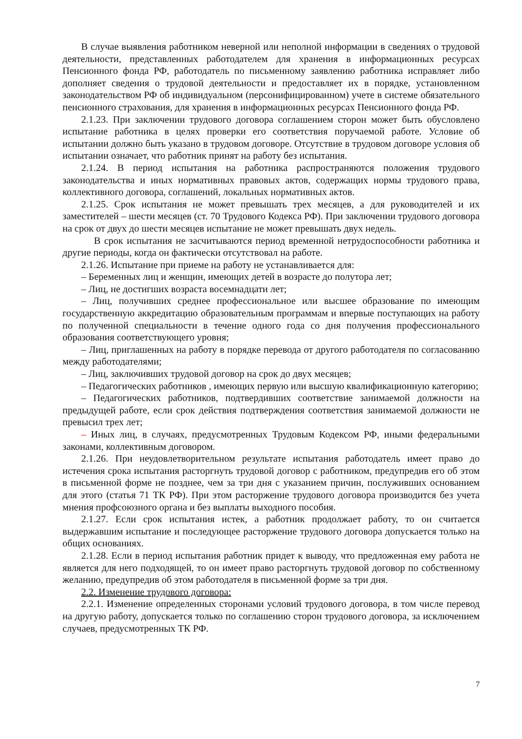В случае выявления работником неверной или неполной информации в сведениях о трудовой деятельности, представленных работодателем для хранения в информационных ресурсах Пенсионного фонда РФ, работодатель по письменному заявлению работника исправляет либо дополняет сведения о трудовой деятельности и предоставляет их в порядке, установленном законодательством РФ об индивидуальном (персонифицированном) учете в системе обязательного пенсионного страхования, для хранения в информационных ресурсах Пенсионного фонда РФ.
2.1.23. При заключении трудового договора соглашением сторон может быть обусловлено испытание работника в целях проверки его соответствия поручаемой работе. Условие об испытании должно быть указано в трудовом договоре. Отсутствие в трудовом договоре условия об испытании означает, что работник принят на работу без испытания.
2.1.24. В период испытания на работника распространяются положения трудового законодательства и иных нормативных правовых актов, содержащих нормы трудового права, коллективного договора, соглашений, локальных нормативных актов.
2.1.25. Срок испытания не может превышать трех месяцев, а для руководителей и их заместителей – шести месяцев (ст. 70 Трудового Кодекса РФ). При заключении трудового договора на срок от двух до шести месяцев испытание не может превышать двух недель.
В срок испытания не засчитываются период временной нетрудоспособности работника и другие периоды, когда он фактически отсутствовал на работе.
2.1.26. Испытание при приеме на работу не устанавливается для:
– Беременных лиц и женщин, имеющих детей в возрасте до полутора лет;
– Лиц, не достигших возраста восемнадцати лет;
– Лиц, получивших среднее профессиональное или высшее образование по имеющим государственную аккредитацию образовательным программам и впервые поступающих на работу по полученной специальности в течение одного года со дня получения профессионального образования соответствующего уровня;
– Лиц, приглашенных на работу в порядке перевода от другого работодателя по согласованию между работодателями;
– Лиц, заключивших трудовой договор на срок до двух месяцев;
– Педагогических работников , имеющих первую или высшую квалификационную категорию;
– Педагогических работников, подтвердивших соответствие занимаемой должности на предыдущей работе, если срок действия подтверждения соответствия занимаемой должности не превысил трех лет;
– Иных лиц, в случаях, предусмотренных Трудовым Кодексом РФ, иными федеральными законами, коллективным договором.
2.1.26. При неудовлетворительном результате испытания работодатель имеет право до истечения срока испытания расторгнуть трудовой договор с работником, предупредив его об этом в письменной форме не позднее, чем за три дня с указанием причин, послуживших основанием для этого (статья 71 ТК РФ). При этом расторжение трудового договора производится без учета мнения профсоюзного органа и без выплаты выходного пособия.
2.1.27. Если срок испытания истек, а работник продолжает работу, то он считается выдержавшим испытание и последующее расторжение трудового договора допускается только на общих основаниях.
2.1.28. Если в период испытания работник придет к выводу, что предложенная ему работа не является для него подходящей, то он имеет право расторгнуть трудовой договор по собственному желанию, предупредив об этом работодателя в письменной форме за три дня.
2.2. Изменение трудового договора:
2.2.1. Изменение определенных сторонами условий трудового договора, в том числе перевод на другую работу, допускается только по соглашению сторон трудового договора, за исключением случаев, предусмотренных ТК РФ.
7